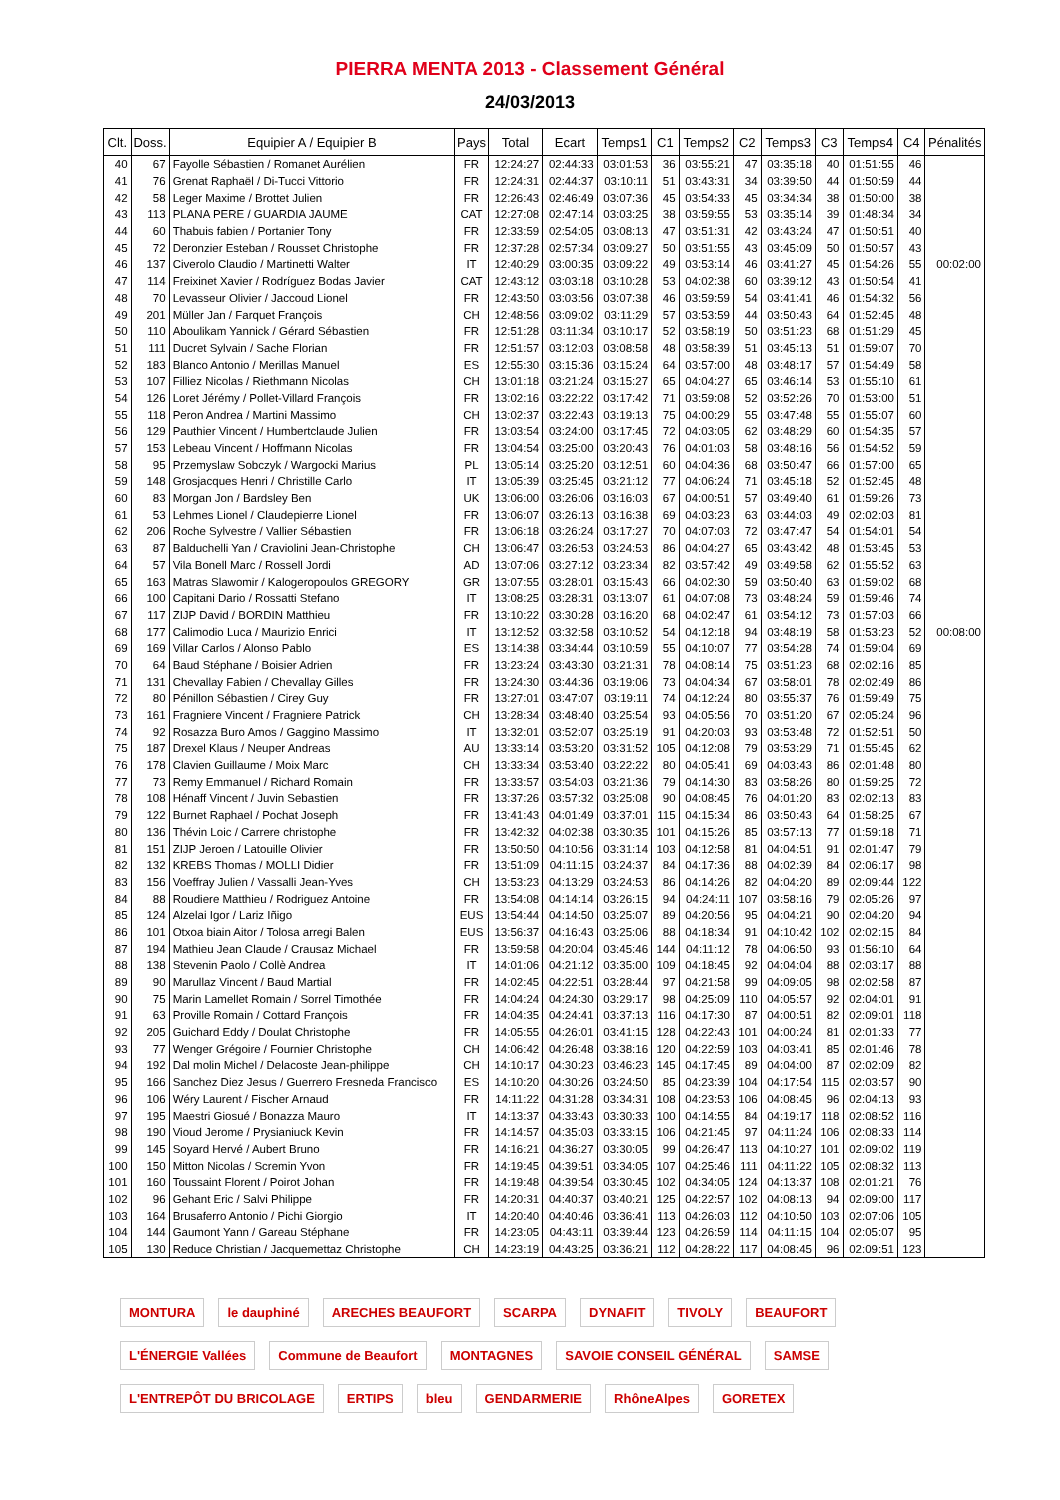PIERRA MENTA 2013 - Classement Général
24/03/2013
| Clt. | Doss. | Equipier A / Equipier B | Pays | Total | Ecart | Temps1 | C1 | Temps2 | C2 | Temps3 | C3 | Temps4 | C4 | Pénalités |
| --- | --- | --- | --- | --- | --- | --- | --- | --- | --- | --- | --- | --- | --- | --- |
| 40 | 67 | Fayolle Sébastien / Romanet Aurélien | FR | 12:24:27 | 02:44:33 | 03:01:53 | 36 | 03:55:21 | 47 | 03:35:18 | 40 | 01:51:55 | 46 | |
| 41 | 76 | Grenat Raphaël / Di-Tucci Vittorio | FR | 12:24:31 | 02:44:37 | 03:10:11 | 51 | 03:43:31 | 34 | 03:39:50 | 44 | 01:50:59 | 44 | |
| 42 | 58 | Leger Maxime / Brottet Julien | FR | 12:26:43 | 02:46:49 | 03:07:36 | 45 | 03:54:33 | 45 | 03:34:34 | 38 | 01:50:00 | 38 | |
| 43 | 113 | PLANA PERE / GUARDIA JAUME | CAT | 12:27:08 | 02:47:14 | 03:03:25 | 38 | 03:59:55 | 53 | 03:35:14 | 39 | 01:48:34 | 34 | |
| 44 | 60 | Thabuis fabien / Portanier Tony | FR | 12:33:59 | 02:54:05 | 03:08:13 | 47 | 03:51:31 | 42 | 03:43:24 | 47 | 01:50:51 | 40 | |
| 45 | 72 | Deronzier Esteban / Rousset Christophe | FR | 12:37:28 | 02:57:34 | 03:09:27 | 50 | 03:51:55 | 43 | 03:45:09 | 50 | 01:50:57 | 43 | |
| 46 | 137 | Civerolo Claudio / Martinetti Walter | IT | 12:40:29 | 03:00:35 | 03:09:22 | 49 | 03:53:14 | 46 | 03:41:27 | 45 | 01:54:26 | 55 | 00:02:00 |
| 47 | 114 | Freixinet Xavier / Rodríguez Bodas Javier | CAT | 12:43:12 | 03:03:18 | 03:10:28 | 53 | 04:02:38 | 60 | 03:39:12 | 43 | 01:50:54 | 41 | |
| 48 | 70 | Levasseur Olivier / Jaccoud Lionel | FR | 12:43:50 | 03:03:56 | 03:07:38 | 46 | 03:59:59 | 54 | 03:41:41 | 46 | 01:54:32 | 56 | |
| 49 | 201 | Müller Jan / Farquet François | CH | 12:48:56 | 03:09:02 | 03:11:29 | 57 | 03:53:59 | 44 | 03:50:43 | 64 | 01:52:45 | 48 | |
| 50 | 110 | Aboulikam Yannick / Gérard Sébastien | FR | 12:51:28 | 03:11:34 | 03:10:17 | 52 | 03:58:19 | 50 | 03:51:23 | 68 | 01:51:29 | 45 | |
| 51 | 111 | Ducret Sylvain / Sache Florian | FR | 12:51:57 | 03:12:03 | 03:08:58 | 48 | 03:58:39 | 51 | 03:45:13 | 51 | 01:59:07 | 70 | |
| 52 | 183 | Blanco Antonio / Merillas Manuel | ES | 12:55:30 | 03:15:36 | 03:15:24 | 64 | 03:57:00 | 48 | 03:48:17 | 57 | 01:54:49 | 58 | |
| 53 | 107 | Filliez Nicolas / Riethmann Nicolas | CH | 13:01:18 | 03:21:24 | 03:15:27 | 65 | 04:04:27 | 65 | 03:46:14 | 53 | 01:55:10 | 61 | |
| 54 | 126 | Loret Jérémy / Pollet-Villard François | FR | 13:02:16 | 03:22:22 | 03:17:42 | 71 | 03:59:08 | 52 | 03:52:26 | 70 | 01:53:00 | 51 | |
| 55 | 118 | Peron Andrea / Martini Massimo | CH | 13:02:37 | 03:22:43 | 03:19:13 | 75 | 04:00:29 | 55 | 03:47:48 | 55 | 01:55:07 | 60 | |
| 56 | 129 | Pauthier Vincent / Humbertclaude Julien | FR | 13:03:54 | 03:24:00 | 03:17:45 | 72 | 04:03:05 | 62 | 03:48:29 | 60 | 01:54:35 | 57 | |
| 57 | 153 | Lebeau Vincent / Hoffmann Nicolas | FR | 13:04:54 | 03:25:00 | 03:20:43 | 76 | 04:01:03 | 58 | 03:48:16 | 56 | 01:54:52 | 59 | |
| 58 | 95 | Przemyslaw Sobczyk / Wargocki Marius | PL | 13:05:14 | 03:25:20 | 03:12:51 | 60 | 04:04:36 | 68 | 03:50:47 | 66 | 01:57:00 | 65 | |
| 59 | 148 | Grosjacques Henri / Christille Carlo | IT | 13:05:39 | 03:25:45 | 03:21:12 | 77 | 04:06:24 | 71 | 03:45:18 | 52 | 01:52:45 | 48 | |
| 60 | 83 | Morgan Jon / Bardsley Ben | UK | 13:06:00 | 03:26:06 | 03:16:03 | 67 | 04:00:51 | 57 | 03:49:40 | 61 | 01:59:26 | 73 | |
| 61 | 53 | Lehmes Lionel / Claudepierre Lionel | FR | 13:06:07 | 03:26:13 | 03:16:38 | 69 | 04:03:23 | 63 | 03:44:03 | 49 | 02:02:03 | 81 | |
| 62 | 206 | Roche Sylvestre / Vallier Sébastien | FR | 13:06:18 | 03:26:24 | 03:17:27 | 70 | 04:07:03 | 72 | 03:47:47 | 54 | 01:54:01 | 54 | |
| 63 | 87 | Balduchelli Yan / Craviolini Jean-Christophe | CH | 13:06:47 | 03:26:53 | 03:24:53 | 86 | 04:04:27 | 65 | 03:43:42 | 48 | 01:53:45 | 53 | |
| 64 | 57 | Vila Bonell Marc / Rossell Jordi | AD | 13:07:06 | 03:27:12 | 03:23:34 | 82 | 03:57:42 | 49 | 03:49:58 | 62 | 01:55:52 | 63 | |
| 65 | 163 | Matras Slawomir / Kalogeropoulos GREGORY | GR | 13:07:55 | 03:28:01 | 03:15:43 | 66 | 04:02:30 | 59 | 03:50:40 | 63 | 01:59:02 | 68 | |
| 66 | 100 | Capitani Dario / Rossatti Stefano | IT | 13:08:25 | 03:28:31 | 03:13:07 | 61 | 04:07:08 | 73 | 03:48:24 | 59 | 01:59:46 | 74 | |
| 67 | 117 | ZIJP David / BORDIN Matthieu | FR | 13:10:22 | 03:30:28 | 03:16:20 | 68 | 04:02:47 | 61 | 03:54:12 | 73 | 01:57:03 | 66 | |
| 68 | 177 | Calimodio Luca / Maurizio Enrici | IT | 13:12:52 | 03:32:58 | 03:10:52 | 54 | 04:12:18 | 94 | 03:48:19 | 58 | 01:53:23 | 52 | 00:08:00 |
| 69 | 169 | Villar Carlos / Alonso Pablo | ES | 13:14:38 | 03:34:44 | 03:10:59 | 55 | 04:10:07 | 77 | 03:54:28 | 74 | 01:59:04 | 69 | |
| 70 | 64 | Baud Stéphane / Boisier Adrien | FR | 13:23:24 | 03:43:30 | 03:21:31 | 78 | 04:08:14 | 75 | 03:51:23 | 68 | 02:02:16 | 85 | |
| 71 | 131 | Chevallay Fabien / Chevallay Gilles | FR | 13:24:30 | 03:44:36 | 03:19:06 | 73 | 04:04:34 | 67 | 03:58:01 | 78 | 02:02:49 | 86 | |
| 72 | 80 | Pénillon Sébastien / Cirey Guy | FR | 13:27:01 | 03:47:07 | 03:19:11 | 74 | 04:12:24 | 80 | 03:55:37 | 76 | 01:59:49 | 75 | |
| 73 | 161 | Fragniere Vincent / Fragniere Patrick | CH | 13:28:34 | 03:48:40 | 03:25:54 | 93 | 04:05:56 | 70 | 03:51:20 | 67 | 02:05:24 | 96 | |
| 74 | 92 | Rosazza Buro Amos / Gaggino Massimo | IT | 13:32:01 | 03:52:07 | 03:25:19 | 91 | 04:20:03 | 93 | 03:53:48 | 72 | 01:52:51 | 50 | |
| 75 | 187 | Drexel Klaus / Neuper Andreas | AU | 13:33:14 | 03:53:20 | 03:31:52 | 105 | 04:12:08 | 79 | 03:53:29 | 71 | 01:55:45 | 62 | |
| 76 | 178 | Clavien Guillaume / Moix Marc | CH | 13:33:34 | 03:53:40 | 03:22:22 | 80 | 04:05:41 | 69 | 04:03:43 | 86 | 02:01:48 | 80 | |
| 77 | 73 | Remy Emmanuel / Richard Romain | FR | 13:33:57 | 03:54:03 | 03:21:36 | 79 | 04:14:30 | 83 | 03:58:26 | 80 | 01:59:25 | 72 | |
| 78 | 108 | Hénaff Vincent / Juvin Sebastien | FR | 13:37:26 | 03:57:32 | 03:25:08 | 90 | 04:08:45 | 76 | 04:01:20 | 83 | 02:02:13 | 83 | |
| 79 | 122 | Burnet Raphael / Pochat Joseph | FR | 13:41:43 | 04:01:49 | 03:37:01 | 115 | 04:15:34 | 86 | 03:50:43 | 64 | 01:58:25 | 67 | |
| 80 | 136 | Thévin Loic / Carrere christophe | FR | 13:42:32 | 04:02:38 | 03:30:35 | 101 | 04:15:26 | 85 | 03:57:13 | 77 | 01:59:18 | 71 | |
| 81 | 151 | ZIJP Jeroen / Latouille Olivier | FR | 13:50:50 | 04:10:56 | 03:31:14 | 103 | 04:12:58 | 81 | 04:04:51 | 91 | 02:01:47 | 79 | |
| 82 | 132 | KREBS Thomas / MOLLI Didier | FR | 13:51:09 | 04:11:15 | 03:24:37 | 84 | 04:17:36 | 88 | 04:02:39 | 84 | 02:06:17 | 98 | |
| 83 | 156 | Voeffray Julien / Vassalli Jean-Yves | CH | 13:53:23 | 04:13:29 | 03:24:53 | 86 | 04:14:26 | 82 | 04:04:20 | 89 | 02:09:44 | 122 | |
| 84 | 88 | Roudiere Matthieu / Rodriguez Antoine | FR | 13:54:08 | 04:14:14 | 03:26:15 | 94 | 04:24:11 | 107 | 03:58:16 | 79 | 02:05:26 | 97 | |
| 85 | 124 | Alzelai Igor / Lariz Iñigo | EUS | 13:54:44 | 04:14:50 | 03:25:07 | 89 | 04:20:56 | 95 | 04:04:21 | 90 | 02:04:20 | 94 | |
| 86 | 101 | Otxoa biain Aitor / Tolosa arregi Balen | EUS | 13:56:37 | 04:16:43 | 03:25:06 | 88 | 04:18:34 | 91 | 04:10:42 | 102 | 02:02:15 | 84 | |
| 87 | 194 | Mathieu Jean Claude / Crausaz Michael | FR | 13:59:58 | 04:20:04 | 03:45:46 | 144 | 04:11:12 | 78 | 04:06:50 | 93 | 01:56:10 | 64 | |
| 88 | 138 | Stevenin Paolo / Collè Andrea | IT | 14:01:06 | 04:21:12 | 03:35:00 | 109 | 04:18:45 | 92 | 04:04:04 | 88 | 02:03:17 | 88 | |
| 89 | 90 | Marullaz Vincent / Baud Martial | FR | 14:02:45 | 04:22:51 | 03:28:44 | 97 | 04:21:58 | 99 | 04:09:05 | 98 | 02:02:58 | 87 | |
| 90 | 75 | Marin Lamellet Romain / Sorrel Timothée | FR | 14:04:24 | 04:24:30 | 03:29:17 | 98 | 04:25:09 | 110 | 04:05:57 | 92 | 02:04:01 | 91 | |
| 91 | 63 | Proville Romain / Cottard François | FR | 14:04:35 | 04:24:41 | 03:37:13 | 116 | 04:17:30 | 87 | 04:00:51 | 82 | 02:09:01 | 118 | |
| 92 | 205 | Guichard Eddy / Doulat Christophe | FR | 14:05:55 | 04:26:01 | 03:41:15 | 128 | 04:22:43 | 101 | 04:00:24 | 81 | 02:01:33 | 77 | |
| 93 | 77 | Wenger Grégoire / Fournier Christophe | CH | 14:06:42 | 04:26:48 | 03:38:16 | 120 | 04:22:59 | 103 | 04:03:41 | 85 | 02:01:46 | 78 | |
| 94 | 192 | Dal molin Michel / Delacoste Jean-philippe | CH | 14:10:17 | 04:30:23 | 03:46:23 | 145 | 04:17:45 | 89 | 04:04:00 | 87 | 02:02:09 | 82 | |
| 95 | 166 | Sanchez Diez Jesus / Guerrero Fresneda Francisco | ES | 14:10:20 | 04:30:26 | 03:24:50 | 85 | 04:23:39 | 104 | 04:17:54 | 115 | 02:03:57 | 90 | |
| 96 | 106 | Wéry Laurent / Fischer Arnaud | FR | 14:11:22 | 04:31:28 | 03:34:31 | 108 | 04:23:53 | 106 | 04:08:45 | 96 | 02:04:13 | 93 | |
| 97 | 195 | Maestri Giosué / Bonazza Mauro | IT | 14:13:37 | 04:33:43 | 03:30:33 | 100 | 04:14:55 | 84 | 04:19:17 | 118 | 02:08:52 | 116 | |
| 98 | 190 | Vioud Jerome / Prysianiuck Kevin | FR | 14:14:57 | 04:35:03 | 03:33:15 | 106 | 04:21:45 | 97 | 04:11:24 | 106 | 02:08:33 | 114 | |
| 99 | 145 | Soyard Hervé / Aubert Bruno | FR | 14:16:21 | 04:36:27 | 03:30:05 | 99 | 04:26:47 | 113 | 04:10:27 | 101 | 02:09:02 | 119 | |
| 100 | 150 | Mitton Nicolas / Scremin Yvon | FR | 14:19:45 | 04:39:51 | 03:34:05 | 107 | 04:25:46 | 111 | 04:11:22 | 105 | 02:08:32 | 113 | |
| 101 | 160 | Toussaint Florent / Poirot Johan | FR | 14:19:48 | 04:39:54 | 03:30:45 | 102 | 04:34:05 | 124 | 04:13:37 | 108 | 02:01:21 | 76 | |
| 102 | 96 | Gehant Eric / Salvi Philippe | FR | 14:20:31 | 04:40:37 | 03:40:21 | 125 | 04:22:57 | 102 | 04:08:13 | 94 | 02:09:00 | 117 | |
| 103 | 164 | Brusaferro Antonio / Pichi Giorgio | IT | 14:20:40 | 04:40:46 | 03:36:41 | 113 | 04:26:03 | 112 | 04:10:50 | 103 | 02:07:06 | 105 | |
| 104 | 144 | Gaumont Yann / Gareau Stéphane | FR | 14:23:05 | 04:43:11 | 03:39:44 | 123 | 04:26:59 | 114 | 04:11:15 | 104 | 02:05:07 | 95 | |
| 105 | 130 | Reduce Christian / Jacquemettaz Christophe | CH | 14:23:19 | 04:43:25 | 03:36:21 | 112 | 04:28:22 | 117 | 04:08:45 | 96 | 02:09:51 | 123 | |
MONTURA le dauphiné ARECHES BEAUFORT SCARPA DYNAFIT TIVOLY BEAUFORT L'ÉNERGIE Vallées Commune de Beaufort MONTAGNES SAVOIE CONSEIL GÉNÉRAL SAMSE L'ENTREPÔT DU BRICOLAGE ERTIPS bleu GENDARMERIE RhôneAlpes GORETEX